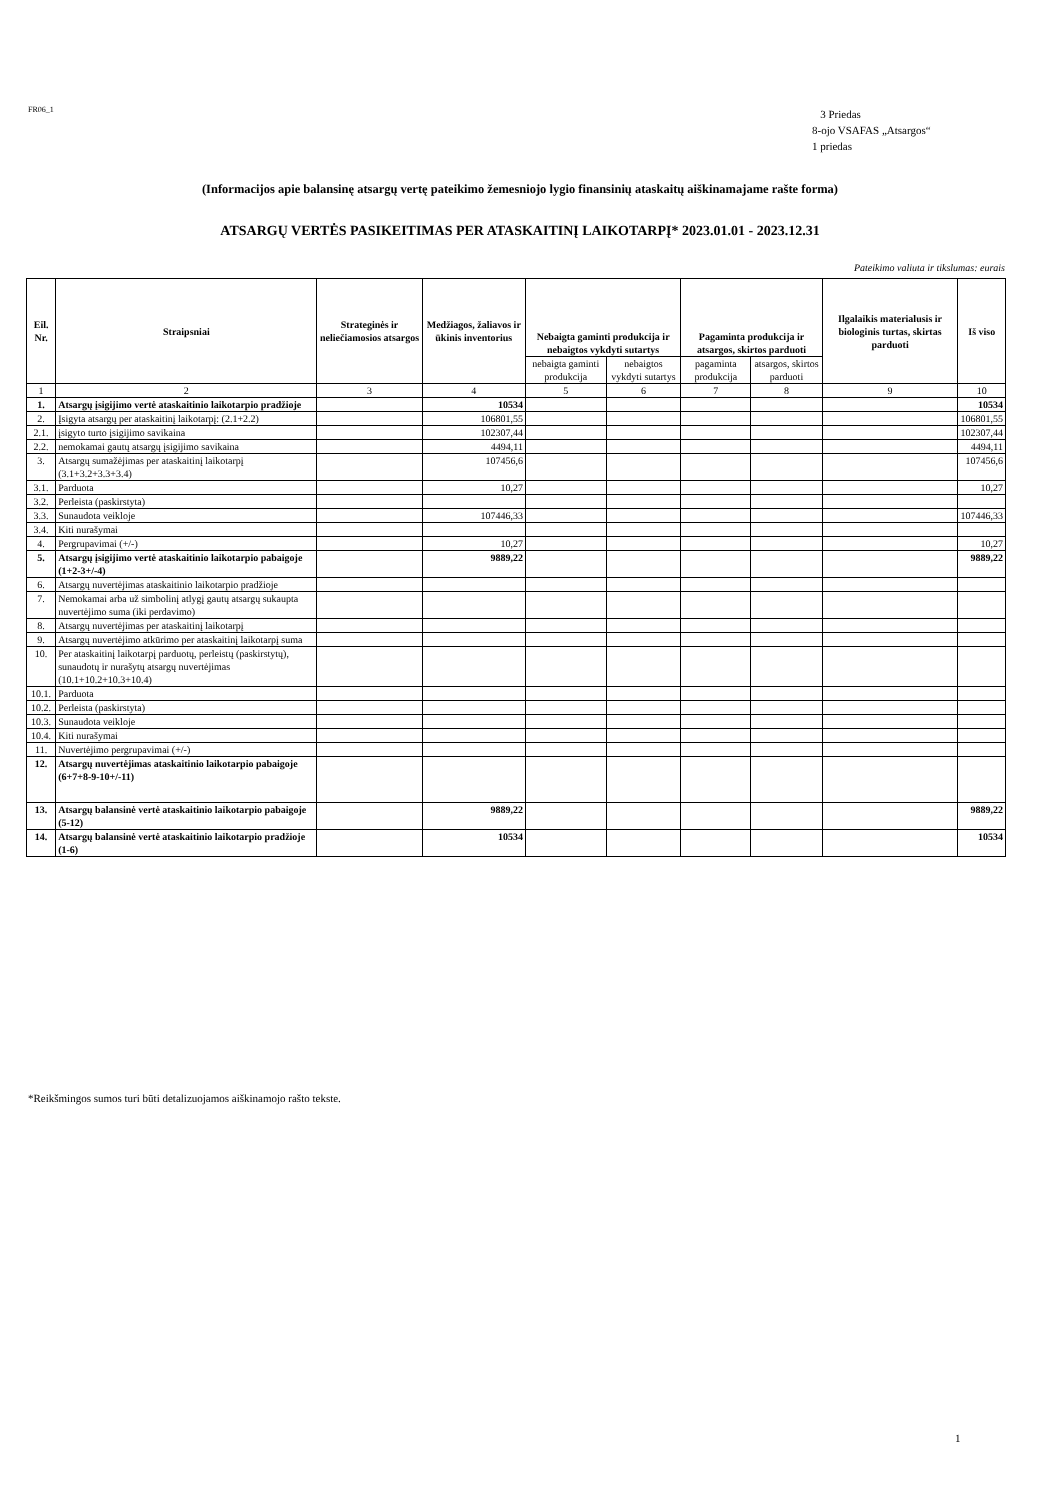FR06_1
3 Priedas
8-ojo VSAFAS „Atsargos“
1 priedas
(Informacijos apie balansinę atsargų vertę pateikimo žemesniojo lygio finansinių ataskaitų aiškinamajame rašte forma)
ATSARGŲ VERTĖS PASIKEITIMAS PER ATASKAITINĮ LAIKOTARPĮ* 2023.01.01 - 2023.12.31
Pateikimo valiuta ir tikslumas: eurais
| Eil. Nr. | Straipsniai | Strateginės ir neliečiamosios atsargos | Medžiagos, žaliavos ir ūkinis inventorius | Nebaigta gaminti produkcija ir nebaigtos vykdyti sutartys | | Pagaminta produkcija ir atsargos, skirtos parduoti | | Ilgalaikis materialusis ir biologinis turtas, skirtas parduoti | Iš viso |
| --- | --- | --- | --- | --- | --- | --- | --- | --- | --- |
| | | | | nebaigta gaminti produkcija | nebaigtos vykdyti sutartys | pagaminta produkcija | atsargos, skirtos parduoti | | |
| 1 | 2 | 3 | 4 | 5 | 6 | 7 | 8 | 9 | 10 |
| 1. | Atsargų įsigijimo vertė ataskaitinio laikotarpio pradžioje | | 10534 | | | | | | 10534 |
| 2. | Įsigyta atsargų per ataskaitinį laikotarpį: (2.1+2.2) | | 106801,55 | | | | | | 106801,55 |
| 2.1. | įsigyto turto įsigijimo savikaina | | 102307,44 | | | | | | 102307,44 |
| 2.2. | nemokamai gautų atsargų įsigijimo savikaina | | 4494,11 | | | | | | 4494,11 |
| 3. | Atsargų sumažėjimas per ataskaitinį laikotarpį (3.1+3.2+3.3+3.4) | | 107456,6 | | | | | | 107456,6 |
| 3.1. | Parduota | | 10,27 | | | | | | 10,27 |
| 3.2. | Perleista (paskirstyta) | | | | | | | | |
| 3.3. | Sunaudota veikloje | | 107446,33 | | | | | | 107446,33 |
| 3.4. | Kiti nurašymai | | | | | | | | |
| 4. | Pergrupavimai (+/-) | | 10,27 | | | | | | 10,27 |
| 5. | Atsargų įsigijimo vertė ataskaitinio laikotarpio pabaigoje (1+2-3+/-4) | | 9889,22 | | | | | | 9889,22 |
| 6. | Atsargų nuvertėjimas ataskaitinio laikotarpio pradžioje | | | | | | | | |
| 7. | Nemokamai arba už simbolinį atlygį gautų atsargų sukaupta nuvertėjimo suma (iki perdavimo) | | | | | | | | |
| 8. | Atsargų nuvertėjimas per ataskaitinį laikotarpį | | | | | | | | |
| 9. | Atsargų nuvertėjimo atkūrimo per ataskaitinį laikotarpį suma | | | | | | | | |
| 10. | Per ataskaitinį laikotarpį parduotų, perleistų (paskirstytų), sunaudotų ir nurašytų atsargų nuvertėjimas (10.1+10.2+10.3+10.4) | | | | | | | | |
| 10.1. | Parduota | | | | | | | | |
| 10.2. | Perleista (paskirstyta) | | | | | | | | |
| 10.3. | Sunaudota veikloje | | | | | | | | |
| 10.4. | Kiti nurašymai | | | | | | | | |
| 11. | Nuvertėjimo pergrupavimai (+/-) | | | | | | | | |
| 12. | Atsargų nuvertėjimas ataskaitinio laikotarpio pabaigoje (6+7+8-9-10+/-11) | | | | | | | | |
| 13. | Atsargų balansinė vertė ataskaitinio laikotarpio pabaigoje (5-12) | | 9889,22 | | | | | | 9889,22 |
| 14. | Atsargų balansinė vertė ataskaitinio laikotarpio pradžioje (1-6) | | 10534 | | | | | | 10534 |
*Reikšmingos sumos turi būti detalizuojamos aiškinamojo rašto tekste.
1